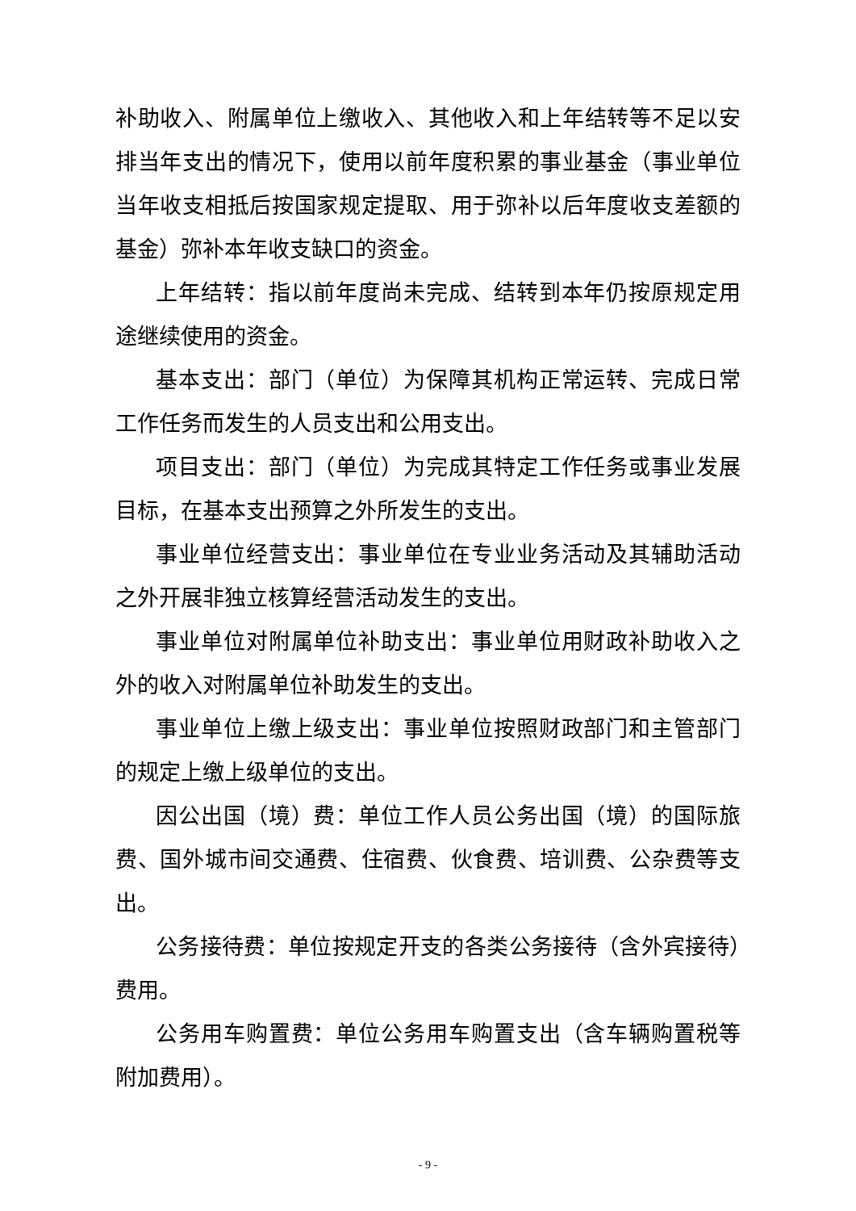补助收入、附属单位上缴收入、其他收入和上年结转等不足以安排当年支出的情况下，使用以前年度积累的事业基金（事业单位当年收支相抵后按国家规定提取、用于弥补以后年度收支差额的基金）弥补本年收支缺口的资金。
上年结转：指以前年度尚未完成、结转到本年仍按原规定用途继续使用的资金。
基本支出：部门（单位）为保障其机构正常运转、完成日常工作任务而发生的人员支出和公用支出。
项目支出：部门（单位）为完成其特定工作任务或事业发展目标，在基本支出预算之外所发生的支出。
事业单位经营支出：事业单位在专业业务活动及其辅助活动之外开展非独立核算经营活动发生的支出。
事业单位对附属单位补助支出：事业单位用财政补助收入之外的收入对附属单位补助发生的支出。
事业单位上缴上级支出：事业单位按照财政部门和主管部门的规定上缴上级单位的支出。
因公出国（境）费：单位工作人员公务出国（境）的国际旅费、国外城市间交通费、住宿费、伙食费、培训费、公杂费等支出。
公务接待费：单位按规定开支的各类公务接待（含外宾接待）费用。
公务用车购置费：单位公务用车购置支出（含车辆购置税等附加费用）。
- 9 -